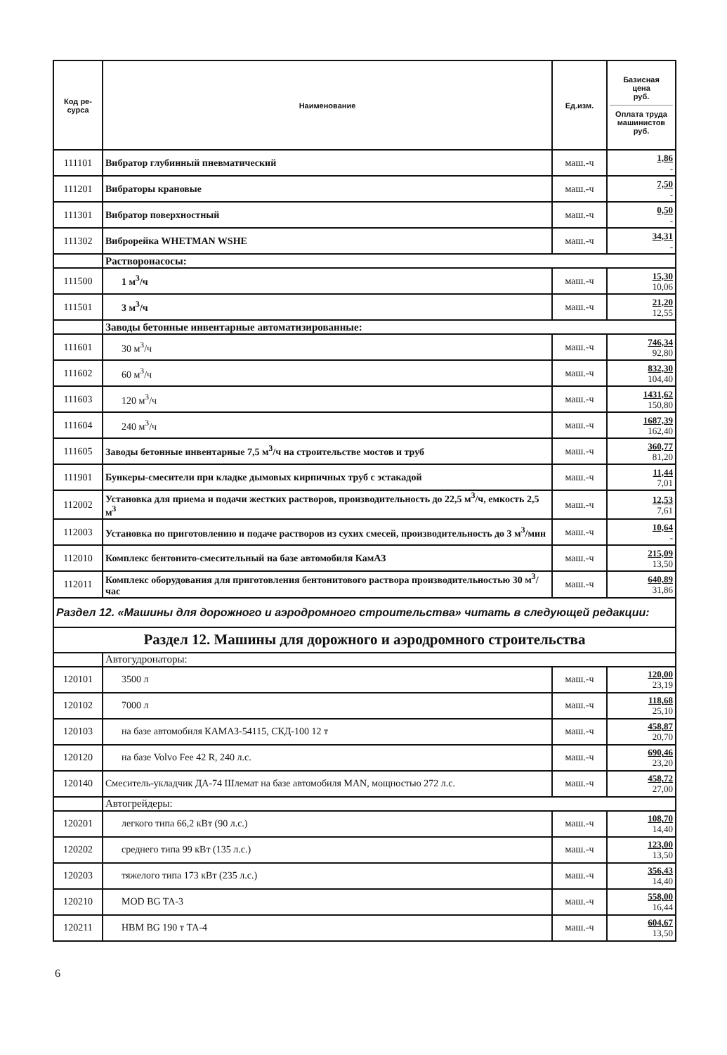| Код ре- сурса | Наименование | Ед.изм. | Базисная цена руб. Оплата труда машинистов руб. |
| --- | --- | --- | --- |
| 111101 | Вибратор глубинный пневматический | маш.-ч | 1,86 - |
| 111201 | Вибраторы крановые | маш.-ч | 7,50 - |
| 111301 | Вибратор поверхностный | маш.-ч | 0,50 - |
| 111302 | Виброрейка WHETMAN WSHE | маш.-ч | 34,31 - |
| | Растворонасосы: | | |
| 111500 | 1 м<sup>3</sup>/ч | маш.-ч | 15,30 10,06 |
| 111501 | 3 м<sup>3</sup>/ч | маш.-ч | 21,20 12,55 |
| | Заводы бетонные инвентарные автоматизированные: | | |
| 111601 | 30 м<sup>3</sup>/ч | маш.-ч | 746,34 92,80 |
| 111602 | 60 м<sup>3</sup>/ч | маш.-ч | 832,30 104,40 |
| 111603 | 120 м<sup>3</sup>/ч | маш.-ч | 1431,62 150,80 |
| 111604 | 240 м<sup>3</sup>/ч | маш.-ч | 1687,39 162,40 |
| 111605 | Заводы бетонные инвентарные 7,5 м<sup>3</sup>/ч на строительстве мостов и труб | маш.-ч | 360,77 81,20 |
| 111901 | Бункеры-смесители при кладке дымовых кирпичных труб с эстакадой | маш.-ч | 11,44 7,01 |
| 112002 | Установка для приема и подачи жестких растворов, производительность до 22,5 м<sup>3</sup>/ч, емкость 2,5 м<sup>3</sup> | маш.-ч | 12,53 7,61 |
| 112003 | Установка по приготовлению и подаче растворов из сухих смесей, производительность до 3 м<sup>3</sup>/мин | маш.-ч | 10,64 - |
| 112010 | Комплекс бентонито-смесительный на базе автомобиля КамАЗ | маш.-ч | 215,09 13,50 |
| 112011 | Комплекс оборудования для приготовления бентонитового раствора производительностью 30 м<sup>3</sup>/час | маш.-ч | 640,89 31,86 |
| Раздел 12. «Машины для дорожного и аэродромного строительства» читать в следующей редакции: | | | |
| Раздел 12. Машины для дорожного и аэродромного строительства | | | |
| | Автогудронаторы: | | |
| 120101 | 3500 л | маш.-ч | 120,00 23,19 |
| 120102 | 7000 л | маш.-ч | 118,68 25,10 |
| 120103 | на базе автомобиля КАМАЗ-54115, СКД-100 12 т | маш.-ч | 458,87 20,70 |
| 120120 | на базе Volvo Fee 42 R, 240 л.с. | маш.-ч | 690,46 23,20 |
| 120140 | Смеситель-укладчик ДА-74 Шлемат на базе автомобиля MAN, мощностью 272 л.с. | маш.-ч | 458,72 27,00 |
| | Автогрейдеры: | | |
| 120201 | легкого типа 66,2 кВт (90 л.с.) | маш.-ч | 108,70 14,40 |
| 120202 | среднего типа 99 кВт (135 л.с.) | маш.-ч | 123,00 13,50 |
| 120203 | тяжелого типа 173 кВт (235 л.с.) | маш.-ч | 356,43 14,40 |
| 120210 | MOD BG TA-3 | маш.-ч | 558,00 16,44 |
| 120211 | HBM BG 190 т ТА-4 | маш.-ч | 604,67 13,50 |
6